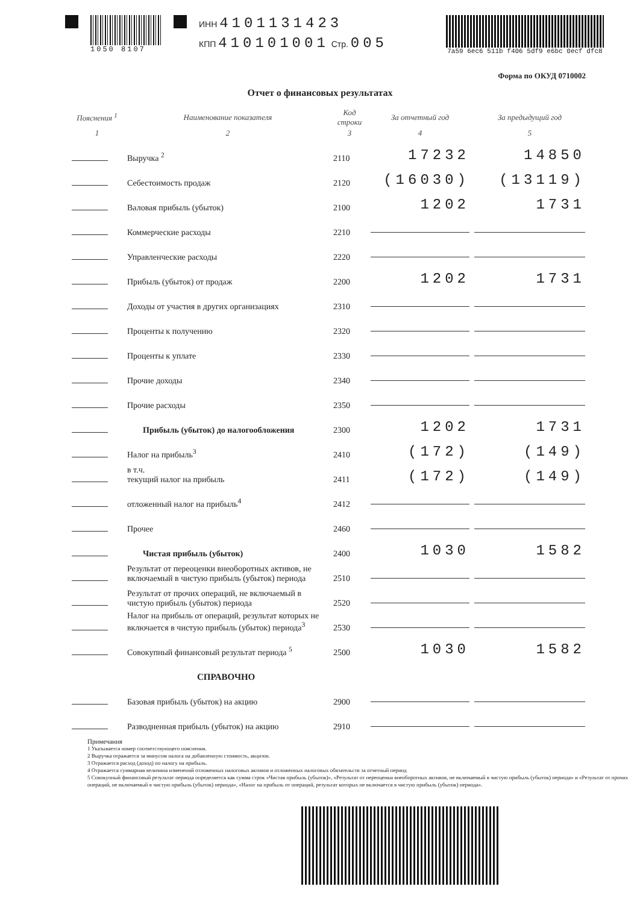1050 8107
ИНН 4101131423
КПП 410101001 Стр. 005
7a59 6ec6 511b f406 5df9 e6bc 0ecf dfc8
Отчет о финансовых результатах
Форма по ОКУД 0710002
| Пояснения <sup>1</sup> | Наименование показателя | Код строки | За отчетный год | За предыдущий год |
| --- | --- | --- | --- | --- |
| 1 | 2 | 3 | 4 | 5 |
| | Выручка <sup>2</sup> | 2110 | 17232 | 14850 |
| | Себестоимость продаж | 2120 | (16030) | (13119) |
| | Валовая прибыль (убыток) | 2100 | 1202 | 1731 |
| | Коммерческие расходы | 2210 | | |
| | Управленческие расходы | 2220 | | |
| | Прибыль (убыток) от продаж | 2200 | 1202 | 1731 |
| | Доходы от участия в других организациях | 2310 | | |
| | Проценты к получению | 2320 | | |
| | Проценты к уплате | 2330 | | |
| | Прочие доходы | 2340 | | |
| | Прочие расходы | 2350 | | |
| | Прибыль (убыток) до налогообложения | 2300 | 1202 | 1731 |
| | Налог на прибыль<sup>3</sup> | 2410 | (172) | (149) |
| | в т.ч. текущий налог на прибыль | 2411 | (172) | (149) |
| | отложенный налог на прибыль<sup>4</sup> | 2412 | | |
| | Прочее | 2460 | | |
| | Чистая прибыль (убыток) | 2400 | 1030 | 1582 |
| | Результат от переоценки внеоборотных активов, не включаемый в чистую прибыль (убыток) периода | 2510 | | |
| | Результат от прочих операций, не включаемый в чистую прибыль (убыток) периода | 2520 | | |
| | Налог на прибыль от операций, результат которых не включается в чистую прибыль (убыток) периода<sup>3</sup> | 2530 | | |
| | Совокупный финансовый результат периода <sup>5</sup> | 2500 | 1030 | 1582 |
| | СПРАВОЧНО | | | |
| | Базовая прибыль (убыток) на акцию | 2900 | | |
| | Разводненная прибыль (убыток) на акцию | 2910 | | |
Примечания
1 Указывается номер соответствующего пояснения.
2 Выручка отражается за минусом налога на добавленную стоимость, акцизов.
3 Отражается расход (доход) по налогу на прибыль.
4 Отражается суммарная величина изменений отложенных налоговых активов и отложенных налоговых обязательств за отчетный период
5 Совокупный финансовый результат периода определяется как сумма строк «Чистая прибыль (убыток)», «Результат от переоценки внеоборотных активов, не включаемый в чистую прибыль (убыток) периода» и «Результат от прочих операций, не включаемый в чистую прибыль (убыток) периода», «Налог на прибыль от операций, результат которых не включается в чистую прибыль (убыток) периода».